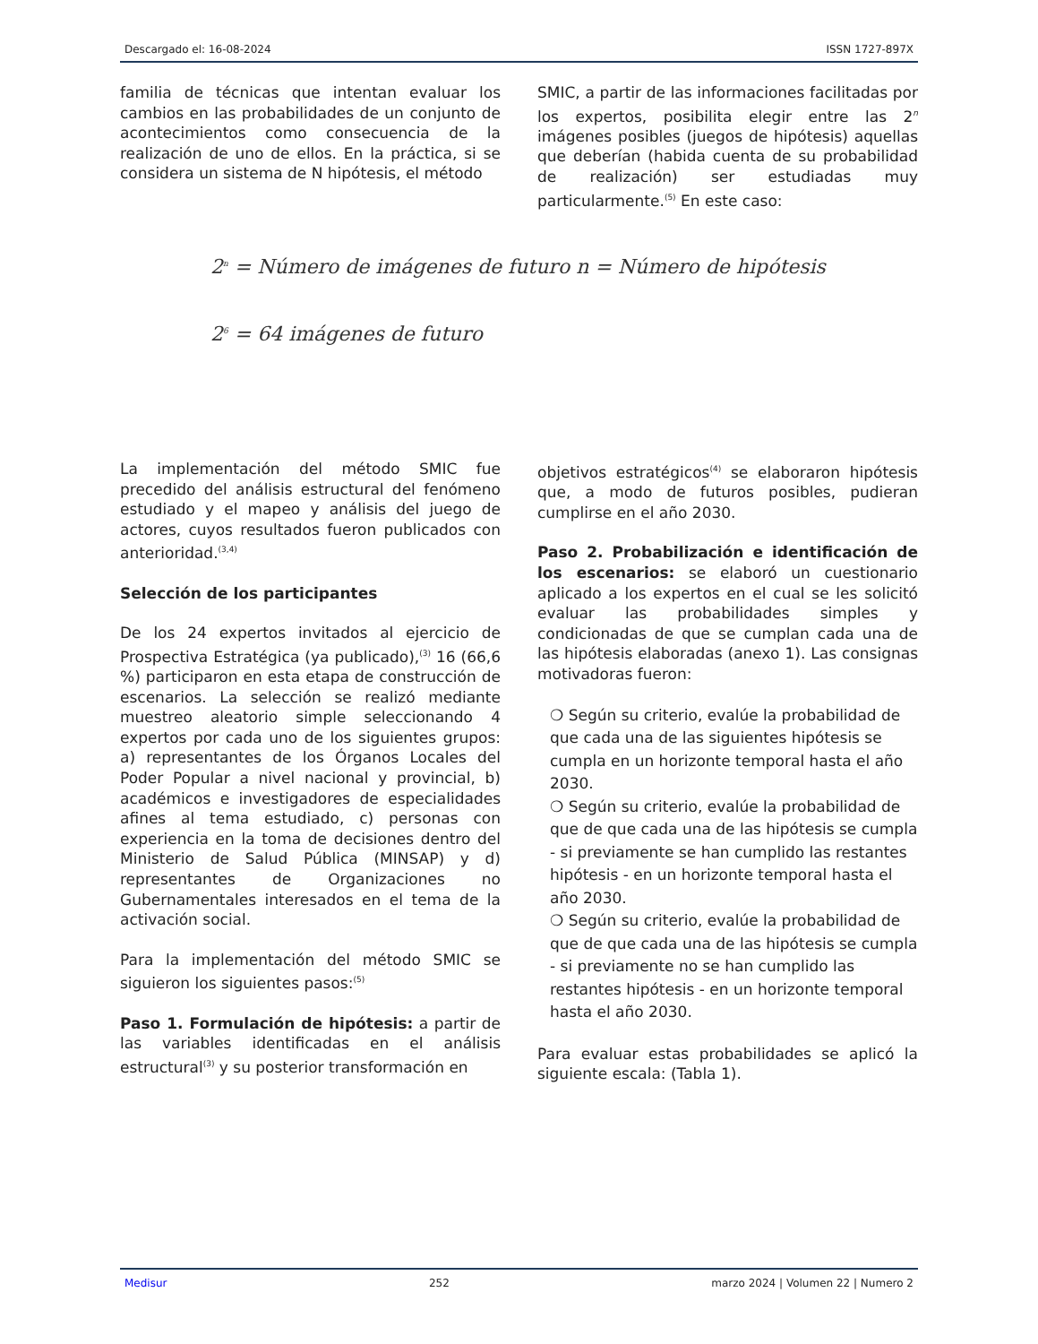Descargado el: 16-08-2024 ISSN 1727-897X
familia de técnicas que intentan evaluar los cambios en las probabilidades de un conjunto de acontecimientos como consecuencia de la realización de uno de ellos. En la práctica, si se considera un sistema de N hipótesis, el método
SMIC, a partir de las informaciones facilitadas por los expertos, posibilita elegir entre las 2<sup>n</sup> imágenes posibles (juegos de hipótesis) aquellas que deberían (habida cuenta de su probabilidad de realización) ser estudiadas muy particularmente.<sup>(5)</sup> En este caso:
2<sup>n</sup> = Número de imágenes de futuro n = Número de hipótesis
2<sup>6</sup> = 64 imágenes de futuro
La implementación del método SMIC fue precedido del análisis estructural del fenómeno estudiado y el mapeo y análisis del juego de actores, cuyos resultados fueron publicados con anterioridad.<sup>(3,4)</sup>
Selección de los participantes
De los 24 expertos invitados al ejercicio de Prospectiva Estratégica (ya publicado),<sup>(3)</sup> 16 (66,6 %) participaron en esta etapa de construcción de escenarios. La selección se realizó mediante muestreo aleatorio simple seleccionando 4 expertos por cada uno de los siguientes grupos: a) representantes de los Órganos Locales del Poder Popular a nivel nacional y provincial, b) académicos e investigadores de especialidades afines al tema estudiado, c) personas con experiencia en la toma de decisiones dentro del Ministerio de Salud Pública (MINSAP) y d) representantes de Organizaciones no Gubernamentales interesados en el tema de la activación social.
Para la implementación del método SMIC se siguieron los siguientes pasos:<sup>(5)</sup>
Paso 1. Formulación de hipótesis: a partir de las variables identificadas en el análisis estructural<sup>(3)</sup> y su posterior transformación en
objetivos estratégicos<sup>(4)</sup> se elaboraron hipótesis que, a modo de futuros posibles, pudieran cumplirse en el año 2030.
Paso 2. Probabilización e identificación de los escenarios: se elaboró un cuestionario aplicado a los expertos en el cual se les solicitó evaluar las probabilidades simples y condicionadas de que se cumplan cada una de las hipótesis elaboradas (anexo 1). Las consignas motivadoras fueron:
❍ Según su criterio, evalúe la probabilidad de que cada una de las siguientes hipótesis se cumpla en un horizonte temporal hasta el año 2030.
❍ Según su criterio, evalúe la probabilidad de que de que cada una de las hipótesis se cumpla - si previamente se han cumplido las restantes hipótesis - en un horizonte temporal hasta el año 2030.
❍ Según su criterio, evalúe la probabilidad de que de que cada una de las hipótesis se cumpla - si previamente no se han cumplido las restantes hipótesis - en un horizonte temporal hasta el año 2030.
Para evaluar estas probabilidades se aplicó la siguiente escala: (Tabla 1).
Medisur 252 marzo 2024 | Volumen 22 | Numero 2